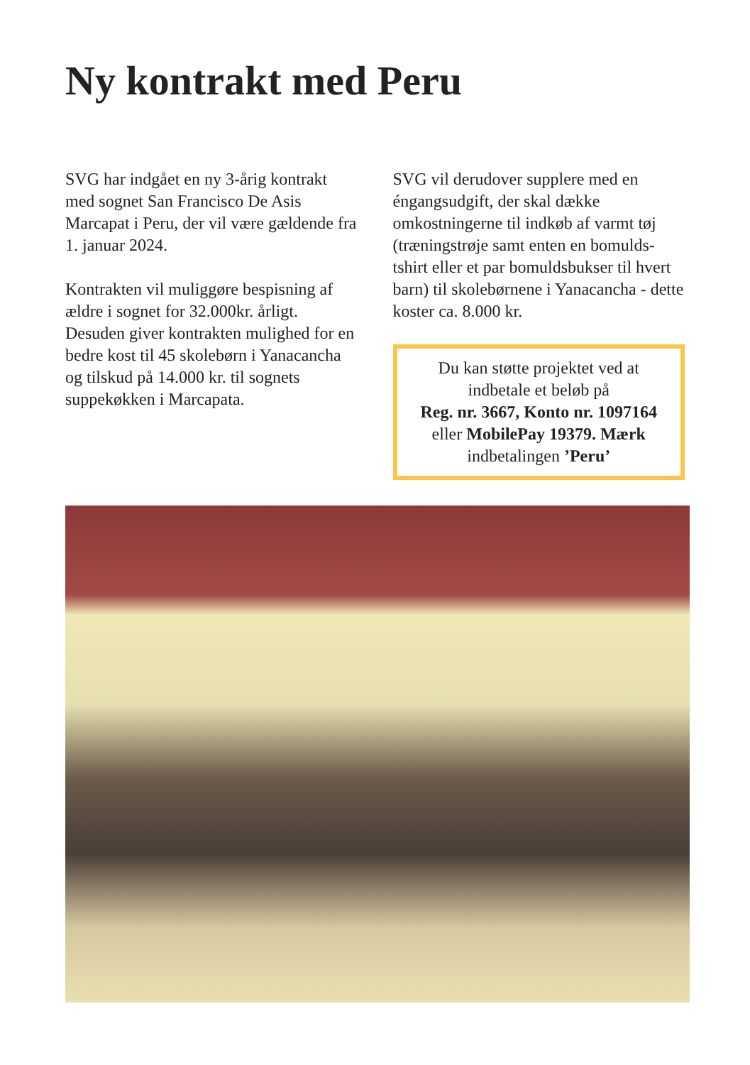Ny kontrakt med Peru
SVG har indgået en ny 3-årig kontrakt med sognet San Francisco De Asis Marcapat i Peru, der vil være gældende fra 1. januar 2024.
Kontrakten vil muliggøre bespisning af ældre i sognet for 32.000kr. årligt. Desuden giver kontrakten mulighed for en bedre kost til 45 skolebørn i Yanacancha og tilskud på 14.000 kr. til sognets suppekøkken i Marcapata.
SVG vil derudover supplere med en éngangsudgift, der skal dække omkostningerne til indkøb af varmt tøj (træningstrøje samt enten en bomulds-tshirt eller et par bomuldsbukser til hvert barn) til skolebørnene i Yanacancha - dette koster ca. 8.000 kr.
Du kan støtte projektet ved at indbetale et beløb på
Reg. nr. 3667, Konto nr. 1097164
eller MobilePay 19379. Mærk
indbetalingen ’Peru’